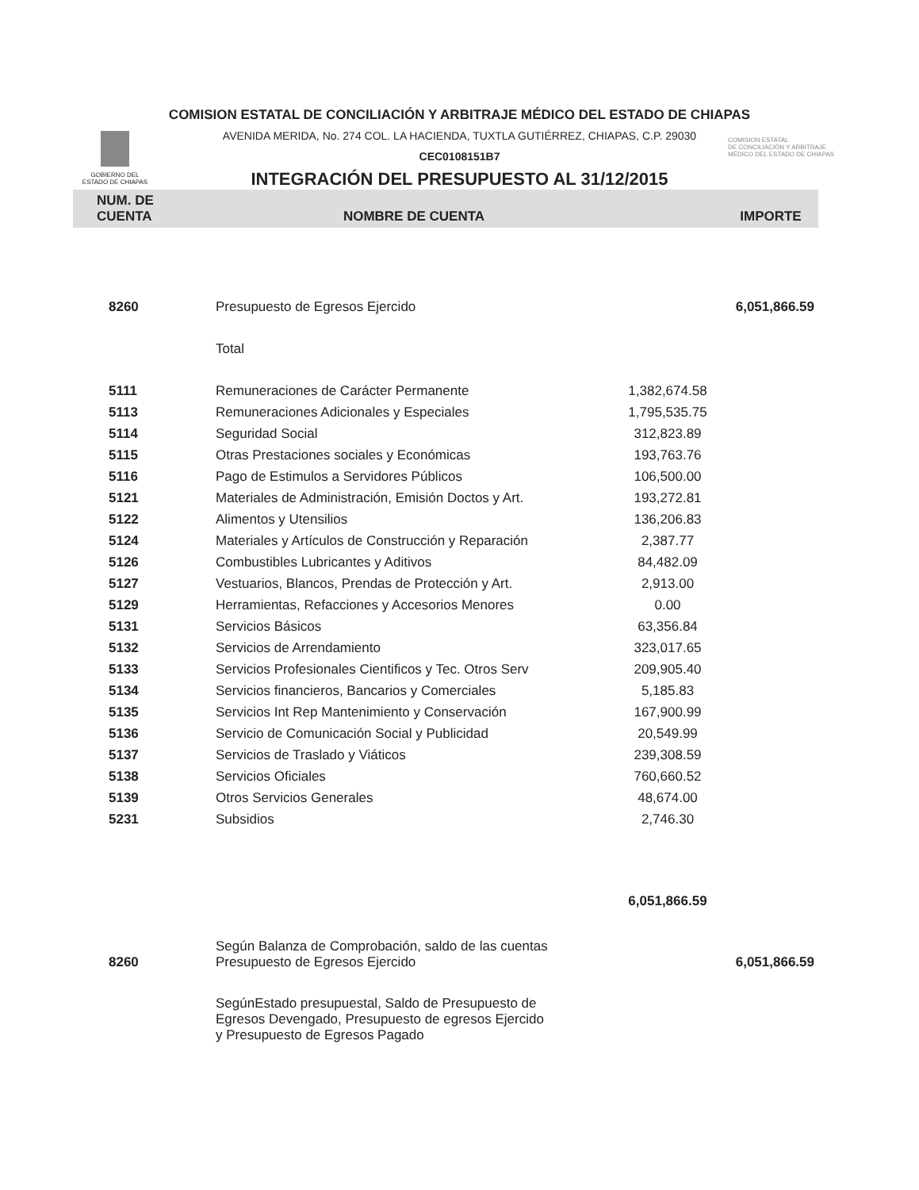GOBIERNO DEL
ESTADO DE CHIAPAS
COMISION ESTATAL
DE CONCILIACIÓN Y ARBITRAJE
MÉDICO DEL ESTADO DE CHIAPAS
COMISION ESTATAL DE CONCILIACIÓN Y ARBITRAJE MÉDICO DEL ESTADO DE CHIAPAS
AVENIDA MERIDA, No. 274 COL. LA HACIENDA, TUXTLA GUTIÉRREZ, CHIAPAS, C.P. 29030
CEC0108151B7
INTEGRACIÓN DEL PRESUPUESTO AL 31/12/2015
| NUM. DE CUENTA | NOMBRE DE CUENTA | | IMPORTE |
| --- | --- | --- | --- |
| 8260 | Presupuesto de Egresos Ejercido | | 6,051,866.59 |
| | Total | | |
| 5111 | Remuneraciones de Carácter Permanente | 1,382,674.58 | |
| 5113 | Remuneraciones Adicionales y Especiales | 1,795,535.75 | |
| 5114 | Seguridad Social | 312,823.89 | |
| 5115 | Otras Prestaciones sociales y Económicas | 193,763.76 | |
| 5116 | Pago de Estimulos a Servidores Públicos | 106,500.00 | |
| 5121 | Materiales de Administración, Emisión Doctos y Art. | 193,272.81 | |
| 5122 | Alimentos y Utensilios | 136,206.83 | |
| 5124 | Materiales y Artículos de Construcción y Reparación | 2,387.77 | |
| 5126 | Combustibles Lubricantes y Aditivos | 84,482.09 | |
| 5127 | Vestuarios, Blancos, Prendas de Protección y Art. | 2,913.00 | |
| 5129 | Herramientas, Refacciones y Accesorios Menores | 0.00 | |
| 5131 | Servicios Básicos | 63,356.84 | |
| 5132 | Servicios de Arrendamiento | 323,017.65 | |
| 5133 | Servicios Profesionales Cientificos y Tec. Otros Serv | 209,905.40 | |
| 5134 | Servicios financieros, Bancarios y Comerciales | 5,185.83 | |
| 5135 | Servicios Int Rep Mantenimiento y Conservación | 167,900.99 | |
| 5136 | Servicio de Comunicación Social y Publicidad | 20,549.99 | |
| 5137 | Servicios de Traslado y Viáticos | 239,308.59 | |
| 5138 | Servicios Oficiales | 760,660.52 | |
| 5139 | Otros Servicios Generales | 48,674.00 | |
| 5231 | Subsidios | 2,746.30 | |
| | | 6,051,866.59 | |
| 8260 | Según Balanza de Comprobación, saldo de las cuentas Presupuesto de Egresos Ejercido | | 6,051,866.59 |
| | SegúnEstado presupuestal, Saldo de Presupuesto de Egresos Devengado, Presupuesto de egresos Ejercido y Presupuesto de Egresos Pagado | | |